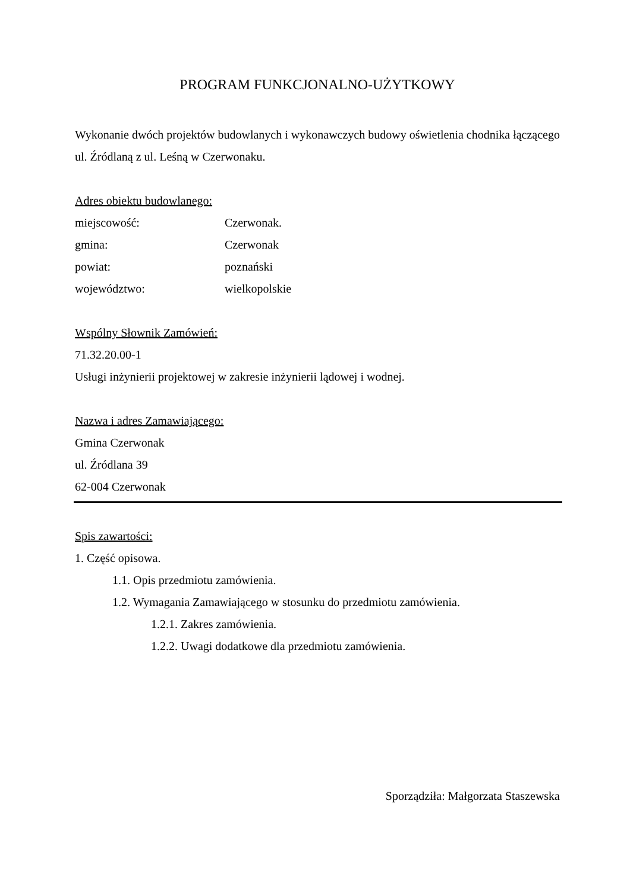PROGRAM FUNKCJONALNO-UŻYTKOWY
Wykonanie dwóch projektów budowlanych i wykonawczych budowy oświetlenia chodnika łączącego ul. Źródlaną z ul. Leśną w Czerwonaku.
Adres obiektu budowlanego:
miejscowość: Czerwonak.
gmina: Czerwonak
powiat: poznański
województwo: wielkopolskie
Wspólny Słownik Zamówień:
71.32.20.00-1
Usługi inżynierii projektowej w zakresie inżynierii lądowej i wodnej.
Nazwa i adres Zamawiającego:
Gmina Czerwonak
ul. Źródlana 39
62-004 Czerwonak
Spis zawartości:
1. Część opisowa.
1.1. Opis przedmiotu zamówienia.
1.2. Wymagania Zamawiającego w stosunku do przedmiotu zamówienia.
1.2.1. Zakres zamówienia.
1.2.2. Uwagi dodatkowe dla przedmiotu zamówienia.
Sporządziła: Małgorzata Staszewska